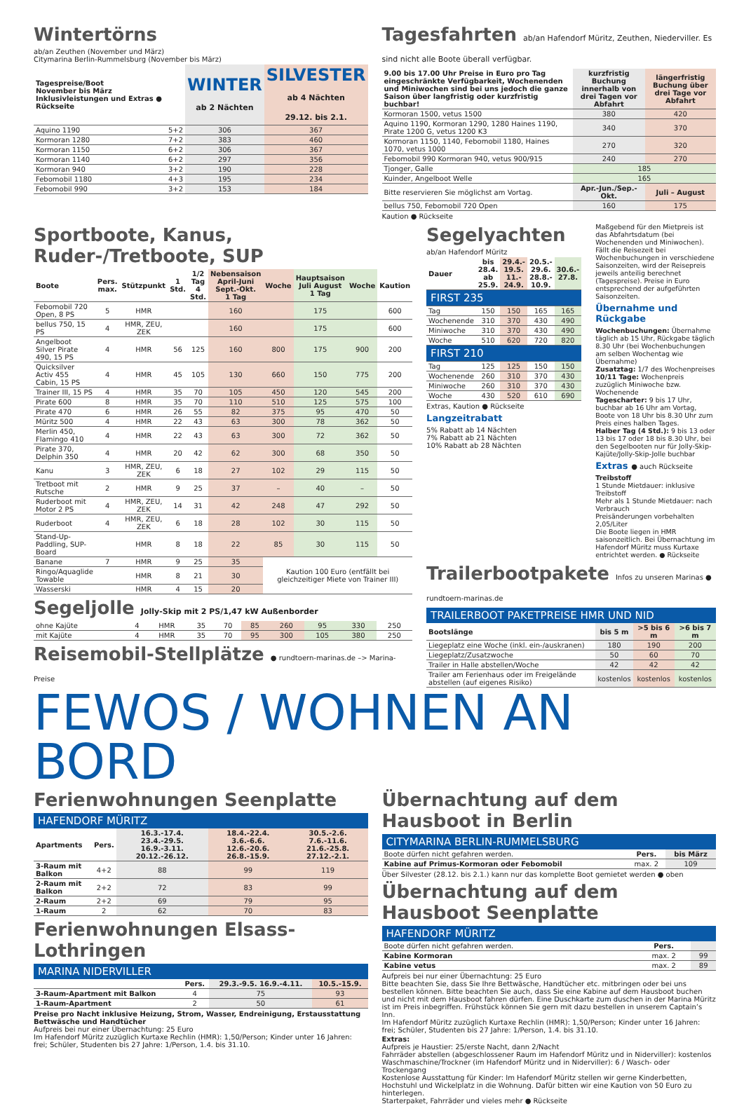Wintertörns
ab/an Zeuthen (November und März)
Citymarina Berlin-Rummelsburg (November bis März)
| Tagespreise/Boot November bis März Inklusivleistungen und Extras ● Rückseite | | WINTER ab 2 Nächten | SILVESTER ab 4 Nächten 29.12. bis 2.1. |
| --- | --- | --- | --- |
| Aquino 1190 | 5+2 | 306 | 367 |
| Kormoran 1280 | 7+2 | 383 | 460 |
| Kormoran 1150 | 6+2 | 306 | 367 |
| Kormoran 1140 | 6+2 | 297 | 356 |
| Kormoran 940 | 3+2 | 190 | 228 |
| Febomobil 1180 | 4+3 | 195 | 234 |
| Febomobil 990 | 3+2 | 153 | 184 |
Tagesfahrten ab/an Hafendorf Müritz, Zeuthen, Niederviller. Es sind nicht alle Boote überall verfügbar.
| 9.00 bis 17.00 Uhr Preise in Euro pro Tag eingeschränkte Verfügbarkeit, Wochenenden und Miniwochen sind bei uns jedoch die ganze Saison über langfristig oder kurzfristig buchbar! | kurzfristig Buchung innerhalb von drei Tagen vor Abfahrt | längerfristig Buchung über drei Tage vor Abfahrt |
| --- | --- | --- |
| Kormoran 1500, vetus 1500 | 380 | 420 |
| Aquino 1190, Kormoran 1290, 1280 Haines 1190, Pirate 1200 G, vetus 1200 K3 | 340 | 370 |
| Kormoran 1150, 1140, Febomobil 1180, Haines 1070, vetus 1000 | 270 | 320 |
| Febomobil 990 Kormoran 940, vetus 900/915 | 240 | 270 |
| Tjonger, Galle | 185 | |
| Kuinder, Angelboot Welle | 165 | |
| Bitte reservieren Sie möglichst am Vortag. | Apr.-Jun./Sep.-Okt. | Juli – August |
| bellus 750, Febomobil 720 Open | 160 | 175 |
Kaution ● Rückseite
Sportboote, Kanus, Ruder-/Tretboote, SUP
| Boote | Pers. max. | Stützpunkt | 1 Std. | 1/2 Tag 4 Std. | Nebensaison April-Juni Sept.-Okt. 1 Tag | Woche | Hauptsaison Juli August 1 Tag | Woche | Kaution |
| --- | --- | --- | --- | --- | --- | --- | --- | --- | --- |
| Febomobil 720 Open, 8 PS | 5 | HMR | | | 160 | | 175 | | 600 |
| bellus 750, 15 PS | 4 | HMR, ZEU, ZEK | | | 160 | | 175 | | 600 |
| Angelboot Silver Pirate 490, 15 PS | 4 | HMR | 56 | 125 | 160 | 800 | 175 | 900 | 200 |
| Quicksilver Activ 455 Cabin, 15 PS | 4 | HMR | 45 | 105 | 130 | 660 | 150 | 775 | 200 |
| Trainer III, 15 PS | 4 | HMR | 35 | 70 | 105 | 450 | 120 | 545 | 200 |
| Pirate 600 | 8 | HMR | 35 | 70 | 110 | 510 | 125 | 575 | 100 |
| Pirate 470 | 6 | HMR | 26 | 55 | 82 | 375 | 95 | 470 | 50 |
| Müritz 500 | 4 | HMR | 22 | 43 | 63 | 300 | 78 | 362 | 50 |
| Merlin 450, Flamingo 410 | 4 | HMR | 22 | 43 | 63 | 300 | 72 | 362 | 50 |
| Pirate 370, Delphin 350 | 4 | HMR | 20 | 42 | 62 | 300 | 68 | 350 | 50 |
| Kanu | 3 | HMR, ZEU, ZEK | 6 | 18 | 27 | 102 | 29 | 115 | 50 |
| Tretboot mit Rutsche | 2 | HMR | 9 | 25 | 37 | – | 40 | – | 50 |
| Ruderboot mit Motor 2 PS | 4 | HMR, ZEU, ZEK | 14 | 31 | 42 | 248 | 47 | 292 | 50 |
| Ruderboot | 4 | HMR, ZEU, ZEK | 6 | 18 | 28 | 102 | 30 | 115 | 50 |
| Stand-Up-Paddling, SUP-Board | | HMR | 8 | 18 | 22 | 85 | 30 | 115 | 50 |
| Banane | 7 | HMR | 9 | 25 | 35 | Kaution 100 Euro (entfällt bei gleichzeitiger Miete von Trainer III) | | | |
| Ringo/Aquaglide Towable | | HMR | 8 | 21 | 30 | | | | |
| Wasserski | | HMR | 4 | 15 | 20 | | | | |
Segeljolle Jolly-Skip mit 2 PS/1,47 kW Außenborder
| ohne Kajüte | 4 | HMR | 35 | 70 | 85 | 260 | 95 | 330 | 250 |
| mit Kajüte | 4 | HMR | 35 | 70 | 95 | 300 | 105 | 380 | 250 |
Reisemobil-Stellplätze ● rundtoern-marinas.de –> Marina-Preise
Segelyachten
ab/an Hafendorf Müritz
| Dauer | bis 28.4. ab 25.9. | 29.4.- 19.5. 11.- 24.9. | 20.5.- 29.6. 28.8.- 10.9. | 30.6.- 27.8. |
| --- | --- | --- | --- | --- |
| FIRST 235 | | | | |
| Tag | 150 | 150 | 165 | 165 |
| Wochenende | 310 | 370 | 430 | 490 |
| Miniwoche | 310 | 370 | 430 | 490 |
| Woche | 510 | 620 | 720 | 820 |
| FIRST 210 | | | | |
| Tag | 125 | 125 | 150 | 150 |
| Wochenende | 260 | 310 | 370 | 430 |
| Miniwoche | 260 | 310 | 370 | 430 |
| Woche | 430 | 520 | 610 | 690 |
Extras, Kaution ● Rückseite
Langzeitrabatt
5% Rabatt ab 14 Nächten
7% Rabatt ab 21 Nächten
10% Rabatt ab 28 Nächten
Maßgebend für den Mietpreis ist das Abfahrtsdatum (bei Wochenenden und Miniwochen). Fällt die Reisezeit bei Wochenbuchungen in verschiedene Saisonzeiten, wird der Reisepreis jeweils anteilig berechnet (Tagespreise). Preise in Euro entsprechend der aufgeführten Saisonzeiten.
Übernahme und Rückgabe
Wochenbuchungen: Übernahme täglich ab 15 Uhr, Rückgabe täglich 8.30 Uhr (bei Wochenbuchungen am selben Wochentag wie Übernahme)
Zusatztag: 1/7 des Wochenpreises
10/11 Tage: Wochenpreis zuzüglich Miniwoche bzw. Wochenende
Tagescharter: 9 bis 17 Uhr, buchbar ab 16 Uhr am Vortag, Boote von 18 Uhr bis 8.30 Uhr zum Preis eines halben Tages.
Halber Tag (4 Std.): 9 bis 13 oder 13 bis 17 oder 18 bis 8.30 Uhr, bei den Segelbooten nur für Jolly-Skip-Kajüte/Jolly-Skip-Jolle buchbar
Extras ● auch Rückseite
Treibstoff
1 Stunde Mietdauer: inklusive Treibstoff
Mehr als 1 Stunde Mietdauer: nach Verbrauch
Preisänderungen vorbehalten 2,05/Liter
Die Boote liegen in HMR saisonzeitlich. Bei Übernachtung im Hafendorf Müritz muss Kurtaxe entrichtet werden. ● Rückseite
Trailerbootpakete Infos zu unseren Marinas ● rundtoern-marinas.de
TRAILERBOOT PAKETPREISE HMR UND NID
| Bootslänge | bis 5 m | >5 bis 6 m | >6 bis 7 m |
| --- | --- | --- | --- |
| Liegeplatz eine Woche (inkl. ein-/auskranen) | 180 | 190 | 200 |
| Liegeplatz/Zusatzwoche | 50 | 60 | 70 |
| Trailer in Halle abstellen/Woche | 42 | 42 | 42 |
| Trailer am Ferienhaus oder im Freigelände abstellen (auf eigenes Risiko) | kostenlos | kostenlos | kostenlos |
FEWOS / WOHNEN AN BORD
Ferienwohnungen Seenplatte
HAFENDORF MÜRITZ
| Apartments | Pers. | 16.3.-17.4. 23.4.-29.5. 16.9.-3.11. 20.12.-26.12. | 18.4.-22.4. 3.6.-6.6. 12.6.-20.6. 26.8.-15.9. | 30.5.-2.6. 7.6.-11.6. 21.6.-25.8. 27.12.-2.1. |
| --- | --- | --- | --- | --- |
| 3-Raum mit Balkon | 4+2 | 88 | 99 | 119 |
| 2-Raum mit Balkon | 2+2 | 72 | 83 | 99 |
| 2-Raum | 2+2 | 69 | 79 | 95 |
| 1-Raum | 2 | 62 | 70 | 83 |
Ferienwohnungen Elsass-Lothringen
MARINA NIDERVILLER
| | Pers. | 29.3.-9.5. 16.9.-4.11. | 10.5.-15.9. |
| --- | --- | --- | --- |
| 3-Raum-Apartment mit Balkon | 4 | 75 | 93 |
| 1-Raum-Apartment | 2 | 50 | 61 |
Preise pro Nacht inklusive Heizung, Strom, Wasser, Endreinigung, Erstausstattung Bettwäsche und Handtücher
Aufpreis bei nur einer Übernachtung: 25 Euro
Im Hafendorf Müritz zuzüglich Kurtaxe Rechlin (HMR): 1,50/Person; Kinder unter 16 Jahren: frei; Schüler, Studenten bis 27 Jahre: 1/Person, 1.4. bis 31.10.
Übernachtung auf dem Hausboot in Berlin
CITYMARINA BERLIN-RUMMELSBURG
| Boote dürfen nicht gefahren werden. | Pers. | bis März |
| Kabine auf Primus-Kormoran oder Febomobil | max. 2 | 109 |
Über Silvester (28.12. bis 2.1.) kann nur das komplette Boot gemietet werden ● oben
Übernachtung auf dem Hausboot Seenplatte
HAFENDORF MÜRITZ
| Boote dürfen nicht gefahren werden. | Pers. | |
| Kabine Kormoran | max. 2 | 99 |
| Kabine vetus | max. 2 | 89 |
Aufpreis bei nur einer Übernachtung: 25 Euro
Bitte beachten Sie, dass Sie Ihre Bettwäsche, Handtücher etc. mitbringen oder bei uns bestellen können. Bitte beachten Sie auch, dass Sie eine Kabine auf dem Hausboot buchen und nicht mit dem Hausboot fahren dürfen. Eine Duschkarte zum duschen in der Marina Müritz ist im Preis inbegriffen. Frühstück können Sie gern mit dazu bestellen in unserem Captain’s Inn.
Im Hafendorf Müritz zuzüglich Kurtaxe Rechlin (HMR): 1,50/Person; Kinder unter 16 Jahren: frei; Schüler, Studenten bis 27 Jahre: 1/Person, 1.4. bis 31.10.
Extras:
Aufpreis je Haustier: 25/erste Nacht, dann 2/Nacht
Fahrräder abstellen (abgeschlossener Raum im Hafendorf Müritz und in Niderviller): kostenlos
Waschmaschine/Trockner (im Hafendorf Müritz und in Niderviller): 6 / Wasch- oder Trockengang
Kostenlose Ausstattung für Kinder: Im Hafendorf Müritz stellen wir gerne Kinderbetten, Hochstuhl und Wickelplatz in die Wohnung. Dafür bitten wir eine Kaution von 50 Euro zu hinterlegen.
Starterpaket, Fahrräder und vieles mehr ● Rückseite